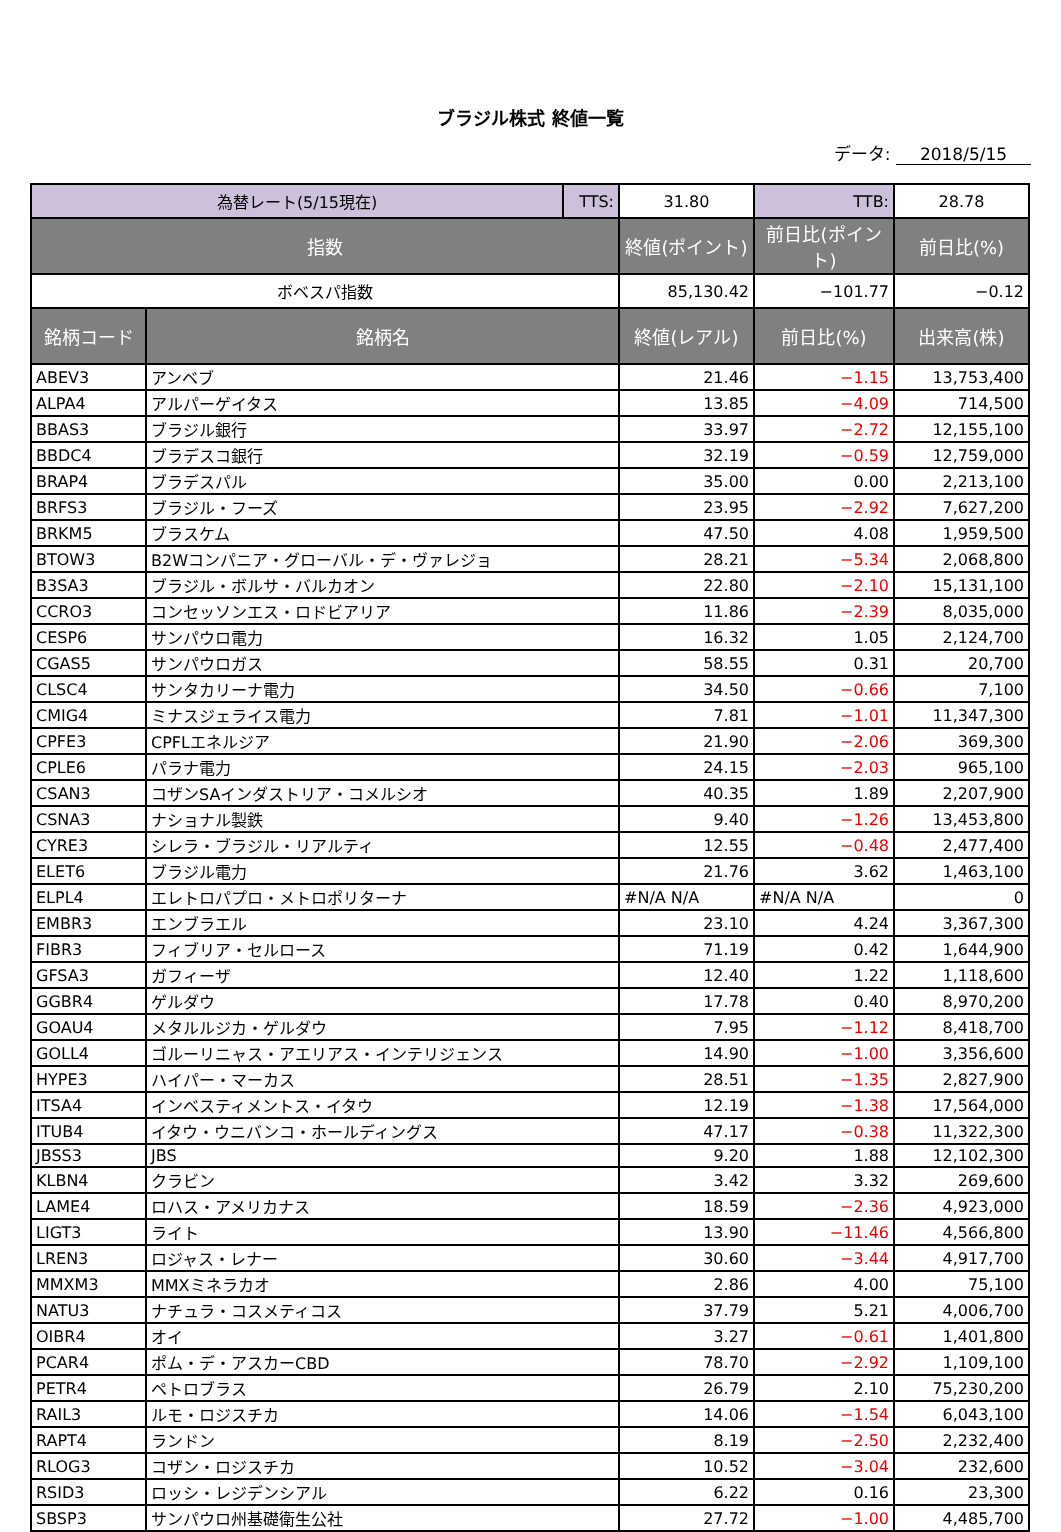ブラジル株式 終値一覧
データ: 2018/5/15
| 為替レート(5/15現在) | | TTS: | 31.80 | TTB: | 28.78 |
| 指数 | | | 終値(ポイント) | 前日比(ポイント) | 前日比(%) |
| ボベスパ指数 | | | 85,130.42 | −101.77 | −0.12 |
| 銘柄コード | 銘柄名 | | 終値(レアル) | 前日比(%) | 出来高(株) |
| ABEV3 | アンベブ | | 21.46 | −1.15 | 13,753,400 |
| ALPA4 | アルパーゲイタス | | 13.85 | −4.09 | 714,500 |
| BBAS3 | ブラジル銀行 | | 33.97 | −2.72 | 12,155,100 |
| BBDC4 | ブラデスコ銀行 | | 32.19 | −0.59 | 12,759,000 |
| BRAP4 | ブラデスパル | | 35.00 | 0.00 | 2,213,100 |
| BRFS3 | ブラジル・フーズ | | 23.95 | −2.92 | 7,627,200 |
| BRKM5 | ブラスケム | | 47.50 | 4.08 | 1,959,500 |
| BTOW3 | B2Wコンパニア・グローバル・デ・ヴァレジョ | | 28.21 | −5.34 | 2,068,800 |
| B3SA3 | ブラジル・ボルサ・バルカオン | | 22.80 | −2.10 | 15,131,100 |
| CCRO3 | コンセッソンエス・ロドビアリア | | 11.86 | −2.39 | 8,035,000 |
| CESP6 | サンパウロ電力 | | 16.32 | 1.05 | 2,124,700 |
| CGAS5 | サンパウロガス | | 58.55 | 0.31 | 20,700 |
| CLSC4 | サンタカリーナ電力 | | 34.50 | −0.66 | 7,100 |
| CMIG4 | ミナスジェライス電力 | | 7.81 | −1.01 | 11,347,300 |
| CPFE3 | CPFLエネルジア | | 21.90 | −2.06 | 369,300 |
| CPLE6 | パラナ電力 | | 24.15 | −2.03 | 965,100 |
| CSAN3 | コザンSAインダストリア・コメルシオ | | 40.35 | 1.89 | 2,207,900 |
| CSNA3 | ナショナル製鉄 | | 9.40 | −1.26 | 13,453,800 |
| CYRE3 | シレラ・ブラジル・リアルティ | | 12.55 | −0.48 | 2,477,400 |
| ELET6 | ブラジル電力 | | 21.76 | 3.62 | 1,463,100 |
| ELPL4 | エレトロパプロ・メトロポリターナ | | #N/A N/A | #N/A N/A | 0 |
| EMBR3 | エンブラエル | | 23.10 | 4.24 | 3,367,300 |
| FIBR3 | フィブリア・セルロース | | 71.19 | 0.42 | 1,644,900 |
| GFSA3 | ガフィーザ | | 12.40 | 1.22 | 1,118,600 |
| GGBR4 | ゲルダウ | | 17.78 | 0.40 | 8,970,200 |
| GOAU4 | メタルルジカ・ゲルダウ | | 7.95 | −1.12 | 8,418,700 |
| GOLL4 | ゴルーリニャス・アエリアス・インテリジェンス | | 14.90 | −1.00 | 3,356,600 |
| HYPE3 | ハイパー・マーカス | | 28.51 | −1.35 | 2,827,900 |
| ITSA4 | インベスティメントス・イタウ | | 12.19 | −1.38 | 17,564,000 |
| ITUB4 | イタウ・ウニバンコ・ホールディングス | | 47.17 | −0.38 | 11,322,300 |
| JBSS3 | JBS | | 9.20 | 1.88 | 12,102,300 |
| KLBN4 | クラビン | | 3.42 | 3.32 | 269,600 |
| LAME4 | ロハス・アメリカナス | | 18.59 | −2.36 | 4,923,000 |
| LIGT3 | ライト | | 13.90 | −11.46 | 4,566,800 |
| LREN3 | ロジャス・レナー | | 30.60 | −3.44 | 4,917,700 |
| MMXM3 | MMXミネラカオ | | 2.86 | 4.00 | 75,100 |
| NATU3 | ナチュラ・コスメティコス | | 37.79 | 5.21 | 4,006,700 |
| OIBR4 | オイ | | 3.27 | −0.61 | 1,401,800 |
| PCAR4 | ポム・デ・アスカーCBD | | 78.70 | −2.92 | 1,109,100 |
| PETR4 | ペトロブラス | | 26.79 | 2.10 | 75,230,200 |
| RAIL3 | ルモ・ロジスチカ | | 14.06 | −1.54 | 6,043,100 |
| RAPT4 | ランドン | | 8.19 | −2.50 | 2,232,400 |
| RLOG3 | コザン・ロジスチカ | | 10.52 | −3.04 | 232,600 |
| RSID3 | ロッシ・レジデンシアル | | 6.22 | 0.16 | 23,300 |
| SBSP3 | サンパウロ州基礎衛生公社 | | 27.72 | −1.00 | 4,485,700 |